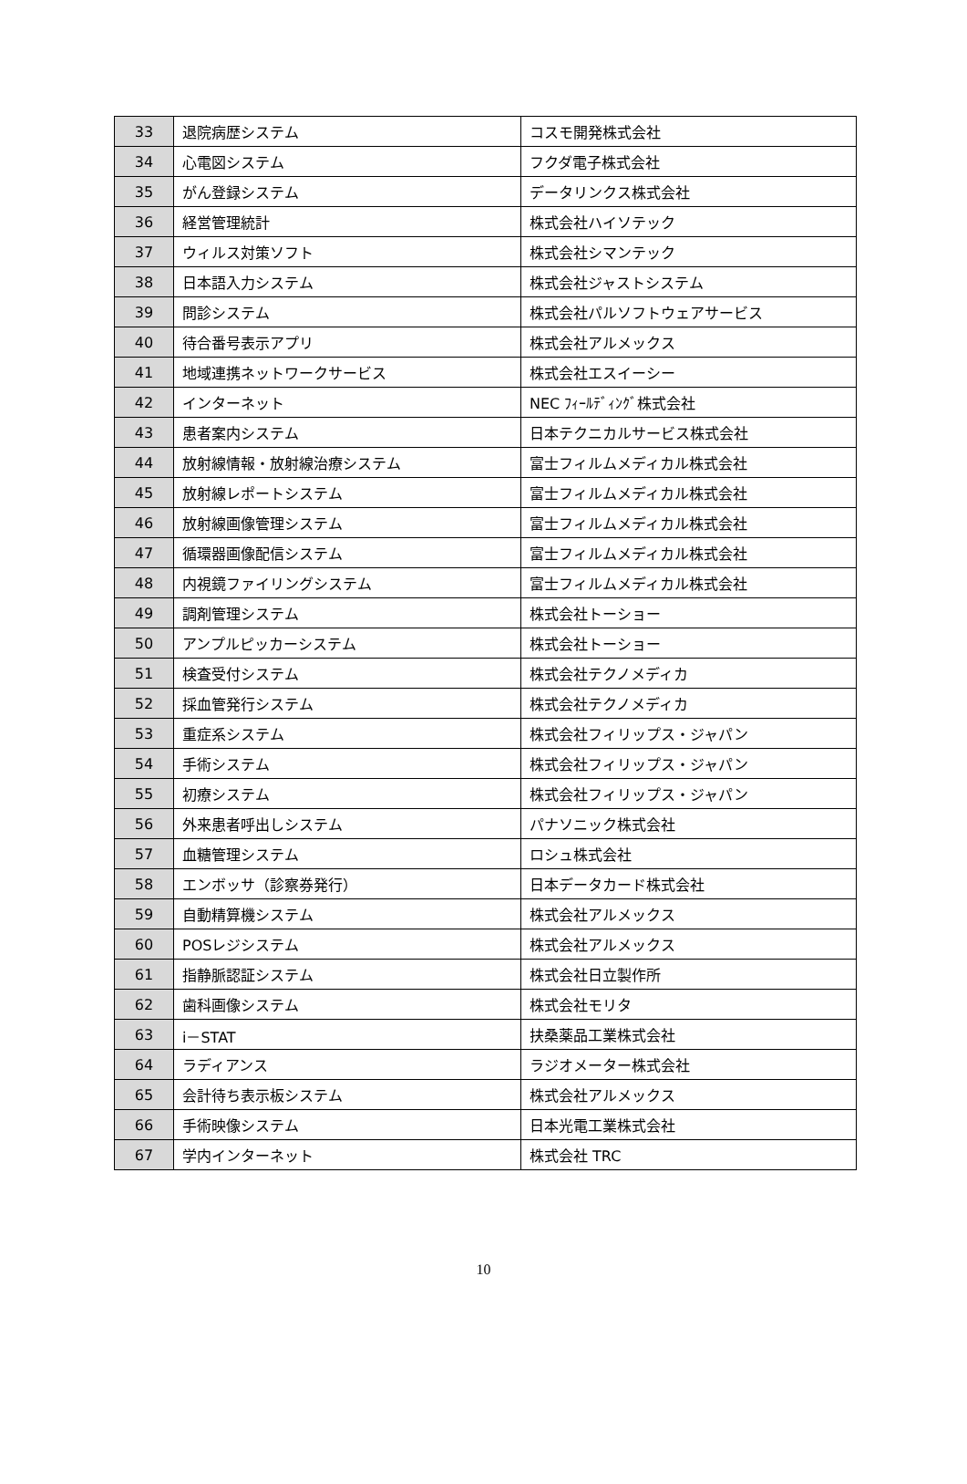| 33 | 退院病歴システム | コスモ開発株式会社 |
| 34 | 心電図システム | フクダ電子株式会社 |
| 35 | がん登録システム | データリンクス株式会社 |
| 36 | 経営管理統計 | 株式会社ハイソテック |
| 37 | ウィルス対策ソフト | 株式会社シマンテック |
| 38 | 日本語入力システム | 株式会社ジャストシステム |
| 39 | 問診システム | 株式会社パルソフトウェアサービス |
| 40 | 待合番号表示アプリ | 株式会社アルメックス |
| 41 | 地域連携ネットワークサービス | 株式会社エスイーシー |
| 42 | インターネット | NEC ﾌｨｰﾙﾃﾞｨﾝｸﾞ株式会社 |
| 43 | 患者案内システム | 日本テクニカルサービス株式会社 |
| 44 | 放射線情報・放射線治療システム | 富士フィルムメディカル株式会社 |
| 45 | 放射線レポートシステム | 富士フィルムメディカル株式会社 |
| 46 | 放射線画像管理システム | 富士フィルムメディカル株式会社 |
| 47 | 循環器画像配信システム | 富士フィルムメディカル株式会社 |
| 48 | 内視鏡ファイリングシステム | 富士フィルムメディカル株式会社 |
| 49 | 調剤管理システム | 株式会社トーショー |
| 50 | アンプルピッカーシステム | 株式会社トーショー |
| 51 | 検査受付システム | 株式会社テクノメディカ |
| 52 | 採血管発行システム | 株式会社テクノメディカ |
| 53 | 重症系システム | 株式会社フィリップス・ジャパン |
| 54 | 手術システム | 株式会社フィリップス・ジャパン |
| 55 | 初療システム | 株式会社フィリップス・ジャパン |
| 56 | 外来患者呼出しシステム | パナソニック株式会社 |
| 57 | 血糖管理システム | ロシュ株式会社 |
| 58 | エンボッサ（診察券発行） | 日本データカード株式会社 |
| 59 | 自動精算機システム | 株式会社アルメックス |
| 60 | POSレジシステム | 株式会社アルメックス |
| 61 | 指静脈認証システム | 株式会社日立製作所 |
| 62 | 歯科画像システム | 株式会社モリタ |
| 63 | i－STAT | 扶桑薬品工業株式会社 |
| 64 | ラディアンス | ラジオメーター株式会社 |
| 65 | 会計待ち表示板システム | 株式会社アルメックス |
| 66 | 手術映像システム | 日本光電工業株式会社 |
| 67 | 学内インターネット | 株式会社 TRC |
10